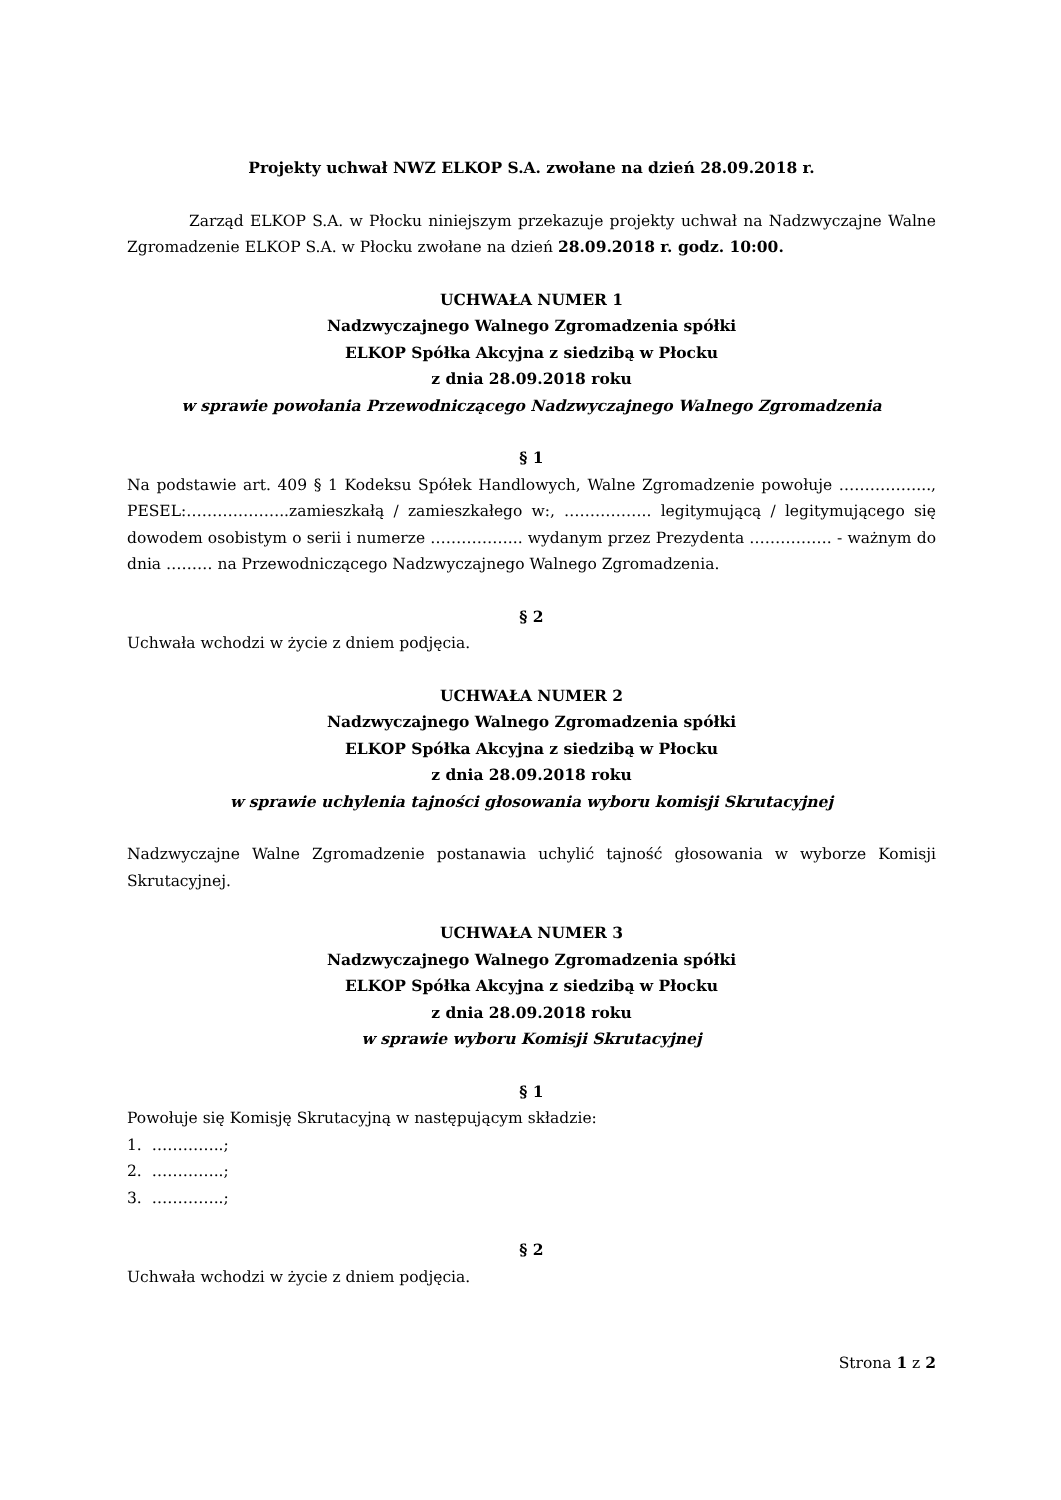Projekty uchwał NWZ ELKOP S.A. zwołane na dzień 28.09.2018 r.
Zarząd ELKOP S.A. w Płocku niniejszym przekazuje projekty uchwał na Nadzwyczajne Walne Zgromadzenie ELKOP S.A. w Płocku zwołane na dzień 28.09.2018 r. godz. 10:00.
UCHWAŁA NUMER 1
Nadzwyczajnego Walnego Zgromadzenia spółki
ELKOP Spółka Akcyjna z siedzibą w Płocku
z dnia 28.09.2018 roku
w sprawie powołania Przewodniczącego Nadzwyczajnego Walnego Zgromadzenia
§ 1
Na podstawie art. 409 § 1 Kodeksu Spółek Handlowych, Walne Zgromadzenie powołuje ……………..., PESEL:………………..zamieszkałą / zamieszkałego w:, …………….. legitymującą / legitymującego się dowodem osobistym o serii i numerze ……………... wydanym przez Prezydenta ……………. - ważnym do dnia ……… na Przewodniczącego Nadzwyczajnego Walnego Zgromadzenia.
§ 2
Uchwała wchodzi w życie z dniem podjęcia.
UCHWAŁA NUMER 2
Nadzwyczajnego Walnego Zgromadzenia spółki
ELKOP Spółka Akcyjna z siedzibą w Płocku
z dnia 28.09.2018 roku
w sprawie uchylenia tajności głosowania wyboru komisji Skrutacyjnej
Nadzwyczajne Walne Zgromadzenie postanawia uchylić tajność głosowania w wyborze Komisji Skrutacyjnej.
UCHWAŁA NUMER 3
Nadzwyczajnego Walnego Zgromadzenia spółki
ELKOP Spółka Akcyjna z siedzibą w Płocku
z dnia 28.09.2018 roku
w sprawie wyboru Komisji Skrutacyjnej
§ 1
Powołuje się Komisję Skrutacyjną w następującym składzie:
1. …………..;
2. …………..;
3. …………..;
§ 2
Uchwała wchodzi w życie z dniem podjęcia.
Strona 1 z 2